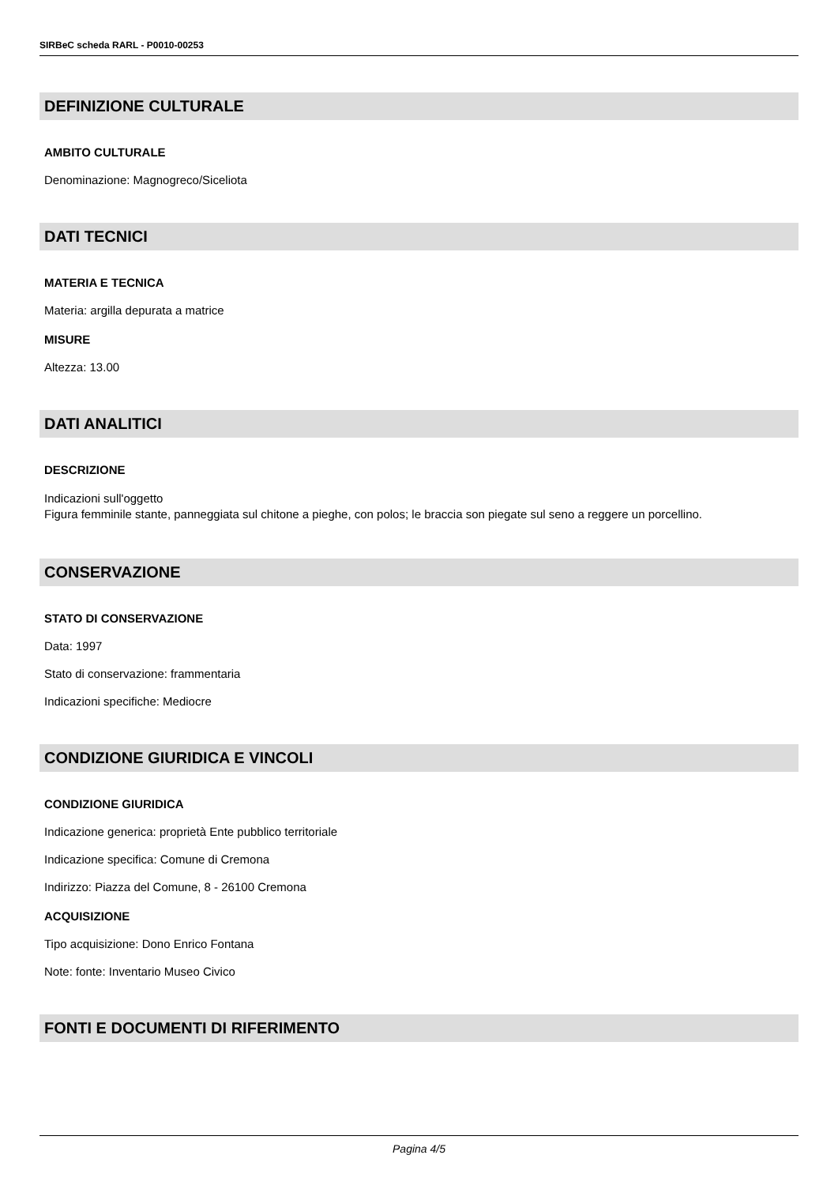SIRBeC scheda RARL - P0010-00253
DEFINIZIONE CULTURALE
AMBITO CULTURALE
Denominazione: Magnogreco/Siceliota
DATI TECNICI
MATERIA E TECNICA
Materia: argilla depurata a matrice
MISURE
Altezza: 13.00
DATI ANALITICI
DESCRIZIONE
Indicazioni sull'oggetto
Figura femminile stante, panneggiata sul chitone a pieghe, con polos; le braccia son piegate sul seno a reggere un porcellino.
CONSERVAZIONE
STATO DI CONSERVAZIONE
Data: 1997
Stato di conservazione: frammentaria
Indicazioni specifiche: Mediocre
CONDIZIONE GIURIDICA E VINCOLI
CONDIZIONE GIURIDICA
Indicazione generica: proprietà Ente pubblico territoriale
Indicazione specifica: Comune di Cremona
Indirizzo: Piazza del Comune, 8 - 26100 Cremona
ACQUISIZIONE
Tipo acquisizione: Dono Enrico Fontana
Note: fonte: Inventario Museo Civico
FONTI E DOCUMENTI DI RIFERIMENTO
Pagina 4/5